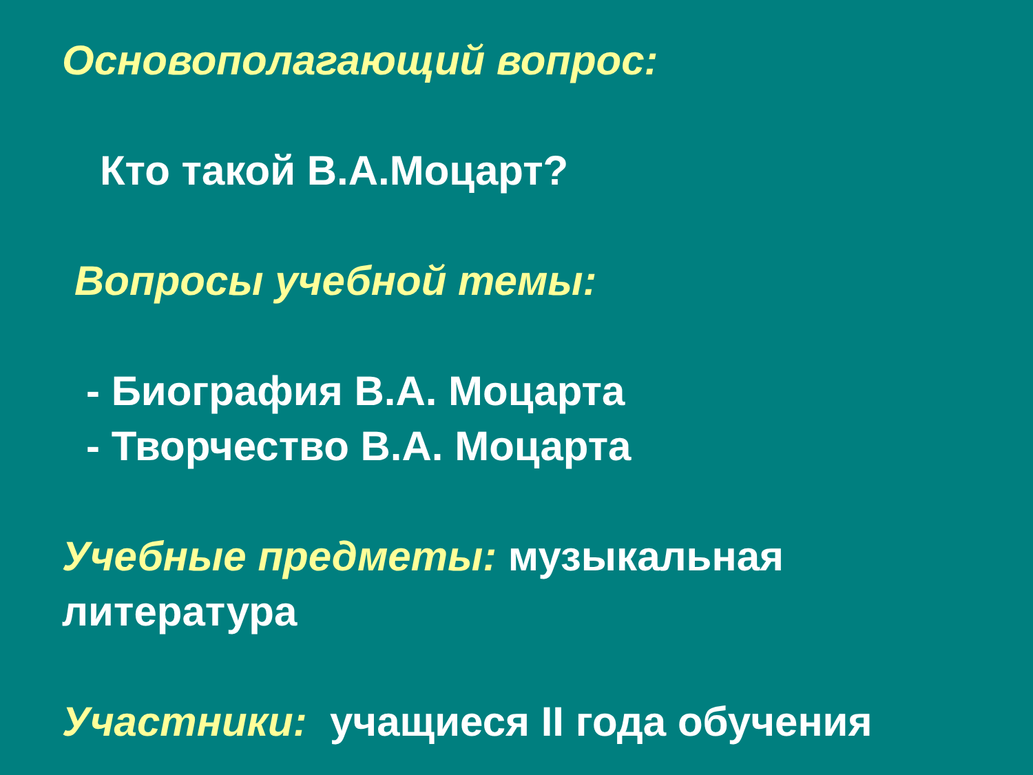Основополагающий вопрос:
Кто такой В.А.Моцарт?
Вопросы учебной темы:
- Биография В.А. Моцарта
- Творчество В.А. Моцарта
Учебные предметы: музыкальная
литература
Участники: учащиеся II года обучения